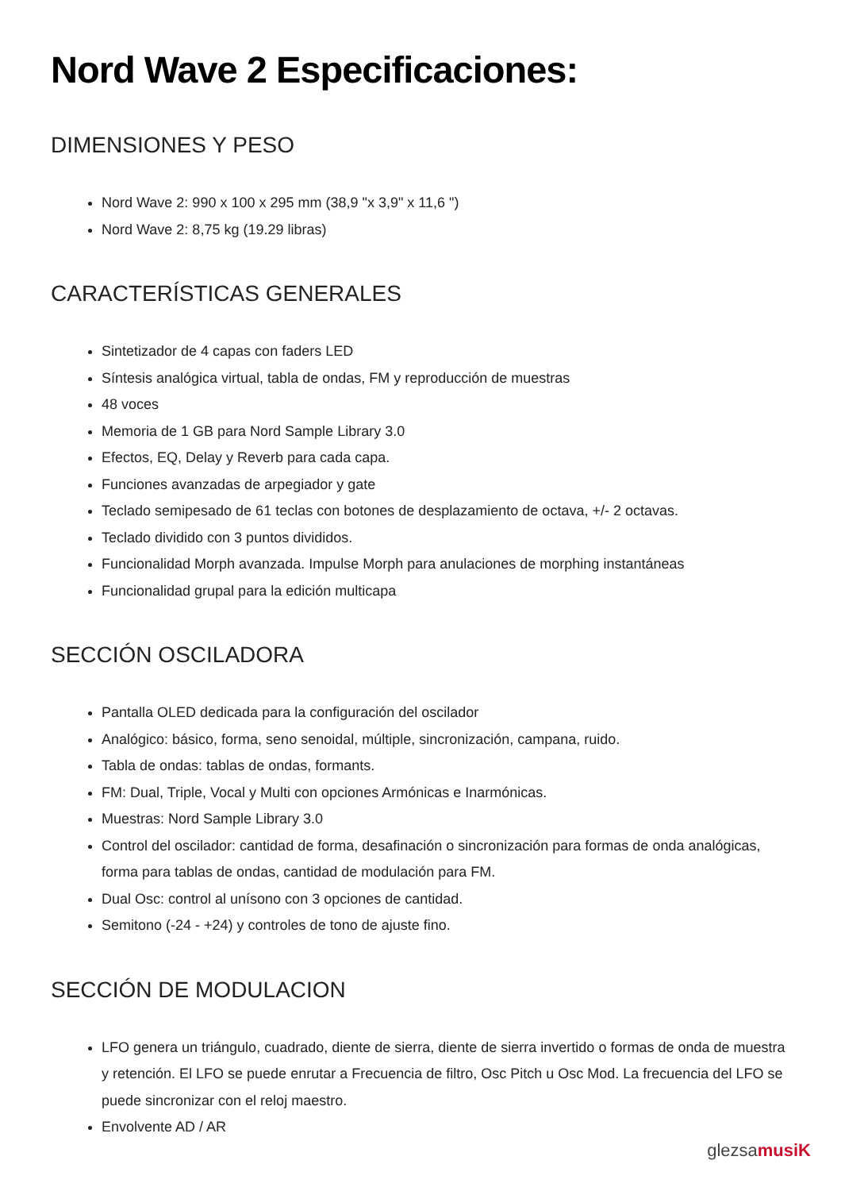Nord Wave 2 Especificaciones:
DIMENSIONES Y PESO
Nord Wave 2: 990 x 100 x 295 mm (38,9 "x 3,9" x 11,6 ")
Nord Wave 2: 8,75 kg (19.29 libras)
CARACTERÍSTICAS GENERALES
Sintetizador de 4 capas con faders LED
Síntesis analógica virtual, tabla de ondas, FM y reproducción de muestras
48 voces
Memoria de 1 GB para Nord Sample Library 3.0
Efectos, EQ, Delay y Reverb para cada capa.
Funciones avanzadas de arpegiador y gate
Teclado semipesado de 61 teclas con botones de desplazamiento de octava, +/- 2 octavas.
Teclado dividido con 3 puntos divididos.
Funcionalidad Morph avanzada. Impulse Morph para anulaciones de morphing instantáneas
Funcionalidad grupal para la edición multicapa
SECCIÓN OSCILADORA
Pantalla OLED dedicada para la configuración del oscilador
Analógico: básico, forma, seno senoidal, múltiple, sincronización, campana, ruido.
Tabla de ondas: tablas de ondas, formants.
FM: Dual, Triple, Vocal y Multi con opciones Armónicas e Inarmónicas.
Muestras: Nord Sample Library 3.0
Control del oscilador: cantidad de forma, desafinación o sincronización para formas de onda analógicas, forma para tablas de ondas, cantidad de modulación para FM.
Dual Osc: control al unísono con 3 opciones de cantidad.
Semitono (-24 - +24) y controles de tono de ajuste fino.
SECCIÓN DE MODULACION
LFO genera un triángulo, cuadrado, diente de sierra, diente de sierra invertido o formas de onda de muestra y retención. El LFO se puede enrutar a Frecuencia de filtro, Osc Pitch u Osc Mod. La frecuencia del LFO se puede sincronizar con el reloj maestro.
Envolvente AD / AR
glezsamusiK